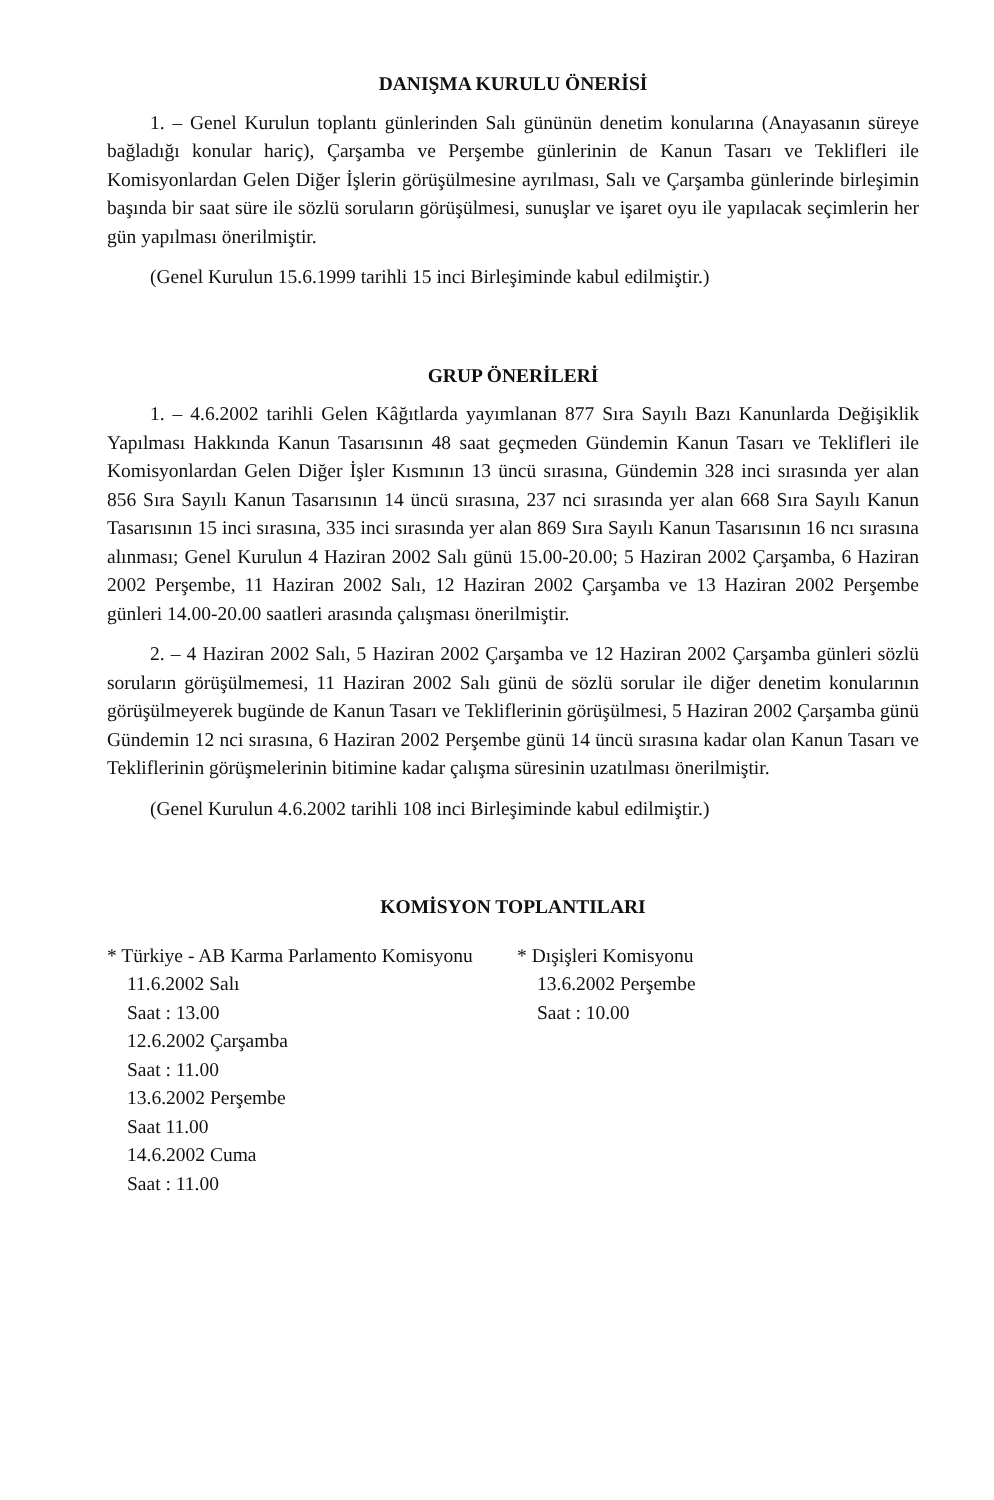DANIŞMA KURULU ÖNERİSİ
1. – Genel Kurulun toplantı günlerinden Salı gününün denetim konularına (Anayasanın süreye bağladığı konular hariç), Çarşamba ve Perşembe günlerinin de Kanun Tasarı ve Teklifleri ile Komisyonlardan Gelen Diğer İşlerin görüşülmesine ayrılması, Salı ve Çarşamba günlerinde birleşimin başında bir saat süre ile sözlü soruların görüşülmesi, sunuşlar ve işaret oyu ile yapılacak seçimlerin her gün yapılması önerilmiştir.
(Genel Kurulun 15.6.1999 tarihli 15 inci Birleşiminde kabul edilmiştir.)
GRUP ÖNERİLERİ
1. – 4.6.2002 tarihli Gelen Kâğıtlarda yayımlanan 877 Sıra Sayılı Bazı Kanunlarda Değişiklik Yapılması Hakkında Kanun Tasarısının 48 saat geçmeden Gündemin Kanun Tasarı ve Teklifleri ile Komisyonlardan Gelen Diğer İşler Kısmının 13 üncü sırasına, Gündemin 328 inci sırasında yer alan 856 Sıra Sayılı Kanun Tasarısının 14 üncü sırasına, 237 nci sırasında yer alan 668 Sıra Sayılı Kanun Tasarısının 15 inci sırasına, 335 inci sırasında yer alan 869 Sıra Sayılı Kanun Tasarısının 16 ncı sırasına alınması; Genel Kurulun 4 Haziran 2002 Salı günü 15.00-20.00; 5 Haziran 2002 Çarşamba, 6 Haziran 2002 Perşembe, 11 Haziran 2002 Salı, 12 Haziran 2002 Çarşamba ve 13 Haziran 2002 Perşembe günleri 14.00-20.00 saatleri arasında çalışması önerilmiştir.
2. – 4 Haziran 2002 Salı, 5 Haziran 2002 Çarşamba ve 12 Haziran 2002 Çarşamba günleri sözlü soruların görüşülmemesi, 11 Haziran 2002 Salı günü de sözlü sorular ile diğer denetim konularının görüşülmeyerek bugünde de Kanun Tasarı ve Tekliflerinin görüşülmesi, 5 Haziran 2002 Çarşamba günü Gündemin 12 nci sırasına, 6 Haziran 2002 Perşembe günü 14 üncü sırasına kadar olan Kanun Tasarı ve Tekliflerinin görüşmelerinin bitimine kadar çalışma süresinin uzatılması önerilmiştir.
(Genel Kurulun 4.6.2002 tarihli 108 inci Birleşiminde kabul edilmiştir.)
KOMİSYON TOPLANTILARI
* Türkiye - AB Karma Parlamento Komisyonu
11.6.2002 Salı
Saat : 13.00
12.6.2002 Çarşamba
Saat : 11.00
13.6.2002 Perşembe
Saat 11.00
14.6.2002 Cuma
Saat : 11.00
* Dışişleri Komisyonu
13.6.2002 Perşembe
Saat : 10.00